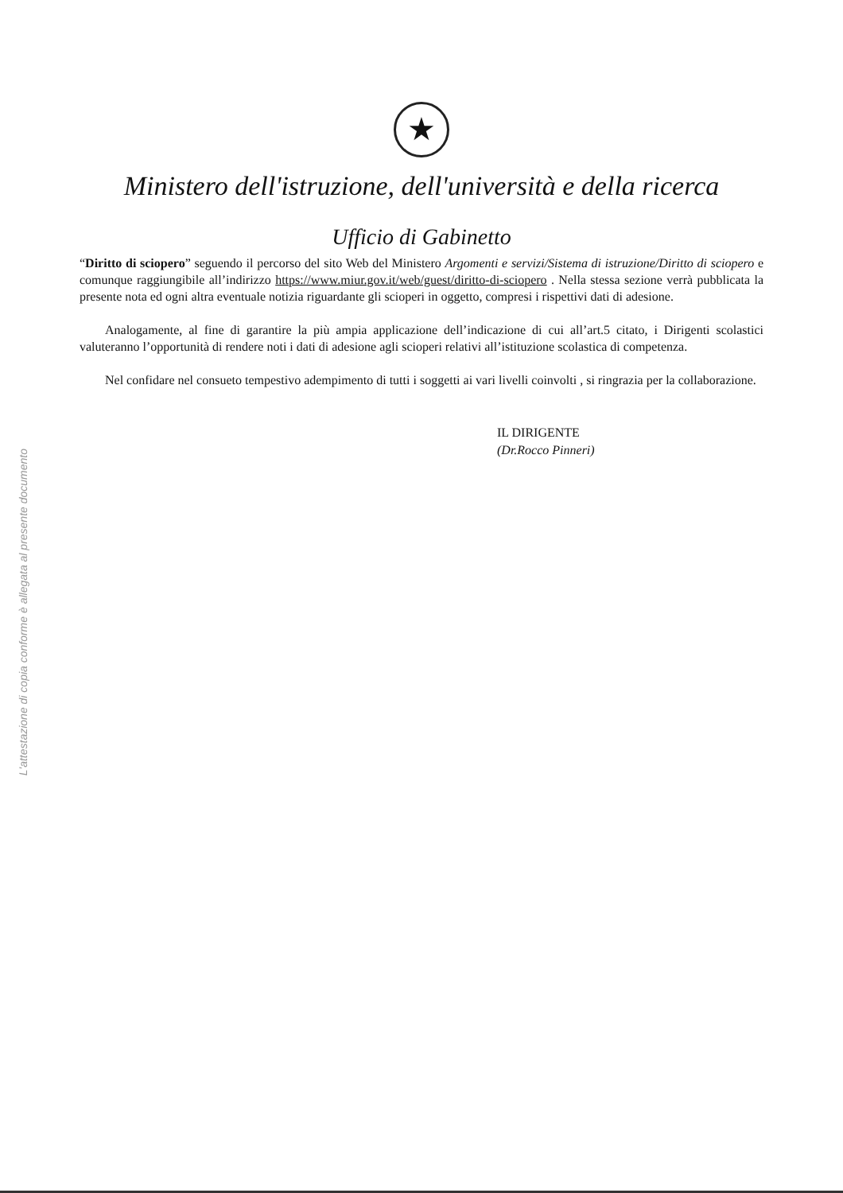L'attestazione di copia conforme è allegata al presente documento
★
Ministero dell'istruzione, dell'università e della ricerca
Ufficio di Gabinetto
“Diritto di sciopero” seguendo il percorso del sito Web del Ministero Argomenti e servizi/Sistema di istruzione/Diritto di sciopero e comunque raggiungibile all’indirizzo https://www.miur.gov.it/web/guest/diritto-di-sciopero . Nella stessa sezione verrà pubblicata la presente nota ed ogni altra eventuale notizia riguardante gli scioperi in oggetto, compresi i rispettivi dati di adesione.
Analogamente, al fine di garantire la più ampia applicazione dell’indicazione di cui all’art.5 citato, i Dirigenti scolastici valuteranno l’opportunità di rendere noti i dati di adesione agli scioperi relativi all’istituzione scolastica di competenza.
Nel confidare nel consueto tempestivo adempimento di tutti i soggetti ai vari livelli coinvolti , si ringrazia per la collaborazione.
IL DIRIGENTE
(Dr.Rocco Pinneri)